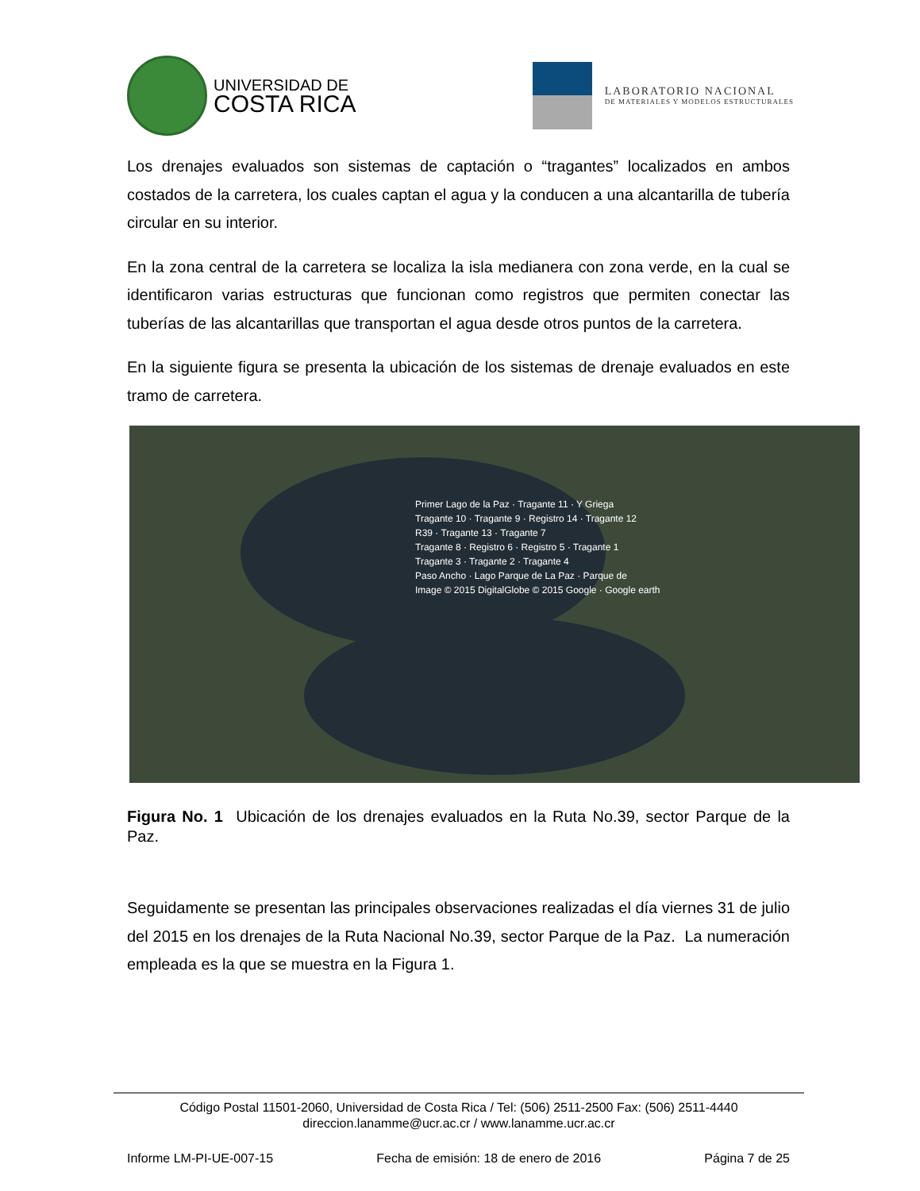UNIVERSIDAD DE
COSTA RICA
LABORATORIO NACIONAL
DE MATERIALES Y MODELOS ESTRUCTURALES
Los drenajes evaluados son sistemas de captación o “tragantes” localizados en ambos costados de la carretera, los cuales captan el agua y la conducen a una alcantarilla de tubería circular en su interior.
En la zona central de la carretera se localiza la isla medianera con zona verde, en la cual se identificaron varias estructuras que funcionan como registros que permiten conectar las tuberías de las alcantarillas que transportan el agua desde otros puntos de la carretera.
En la siguiente figura se presenta la ubicación de los sistemas de drenaje evaluados en este tramo de carretera.
Primer Lago de la Paz · Tragante 11 · Y Griega
Tragante 10 · Tragante 9 · Registro 14 · Tragante 12
R39 · Tragante 13 · Tragante 7
Tragante 8 · Registro 6 · Registro 5 · Tragante 1
Tragante 3 · Tragante 2 · Tragante 4
Paso Ancho · Lago Parque de La Paz · Parque de
Image © 2015 DigitalGlobe © 2015 Google · Google earth
Figura No. 1 Ubicación de los drenajes evaluados en la Ruta No.39, sector Parque de la Paz.
Seguidamente se presentan las principales observaciones realizadas el día viernes 31 de julio del 2015 en los drenajes de la Ruta Nacional No.39, sector Parque de la Paz. La numeración empleada es la que se muestra en la Figura 1.
Código Postal 11501-2060, Universidad de Costa Rica / Tel: (506) 2511-2500 Fax: (506) 2511-4440
direccion.lanamme@ucr.ac.cr / www.lanamme.ucr.ac.cr
Informe LM-PI-UE-007-15 Fecha de emisión: 18 de enero de 2016 Página 7 de 25